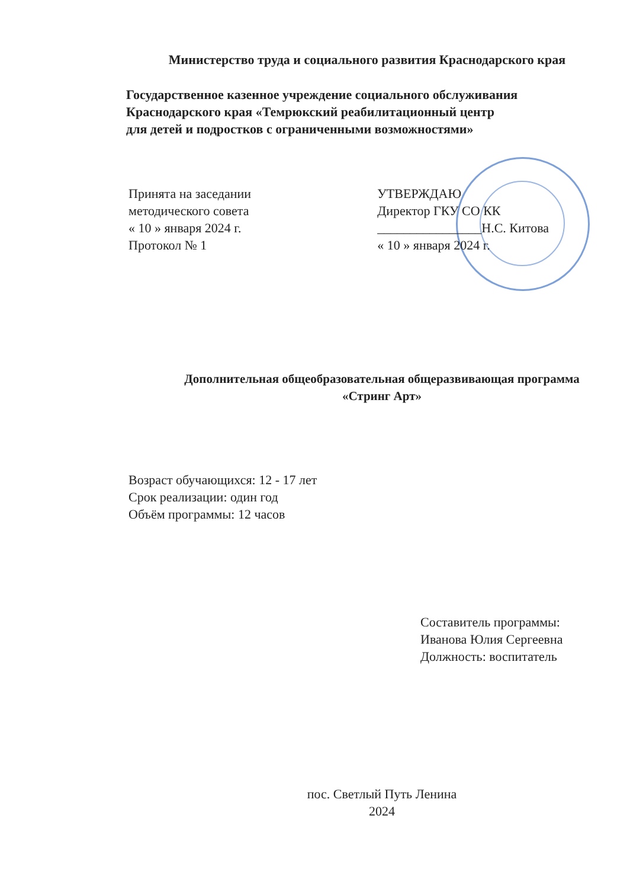Министерство труда и социального развития Краснодарского края
Государственное казенное учреждение социального обслуживания Краснодарского края «Темрюкский реабилитационный центр
для детей и подростков с ограниченными возможностями»
Принята на заседании
методического совета
« 10 » января 2024 г.
Протокол № 1
УТВЕРЖДАЮ
Директор ГКУ СО КК
________________Н.С. Китова
« 10 » января 2024 г.
Дополнительная общеобразовательная общеразвивающая программа «Стринг Арт»
Возраст обучающихся: 12 - 17 лет
Срок реализации: один год
Объём программы: 12 часов
Составитель программы:
Иванова Юлия Сергеевна
Должность: воспитатель
пос. Светлый Путь Ленина
2024